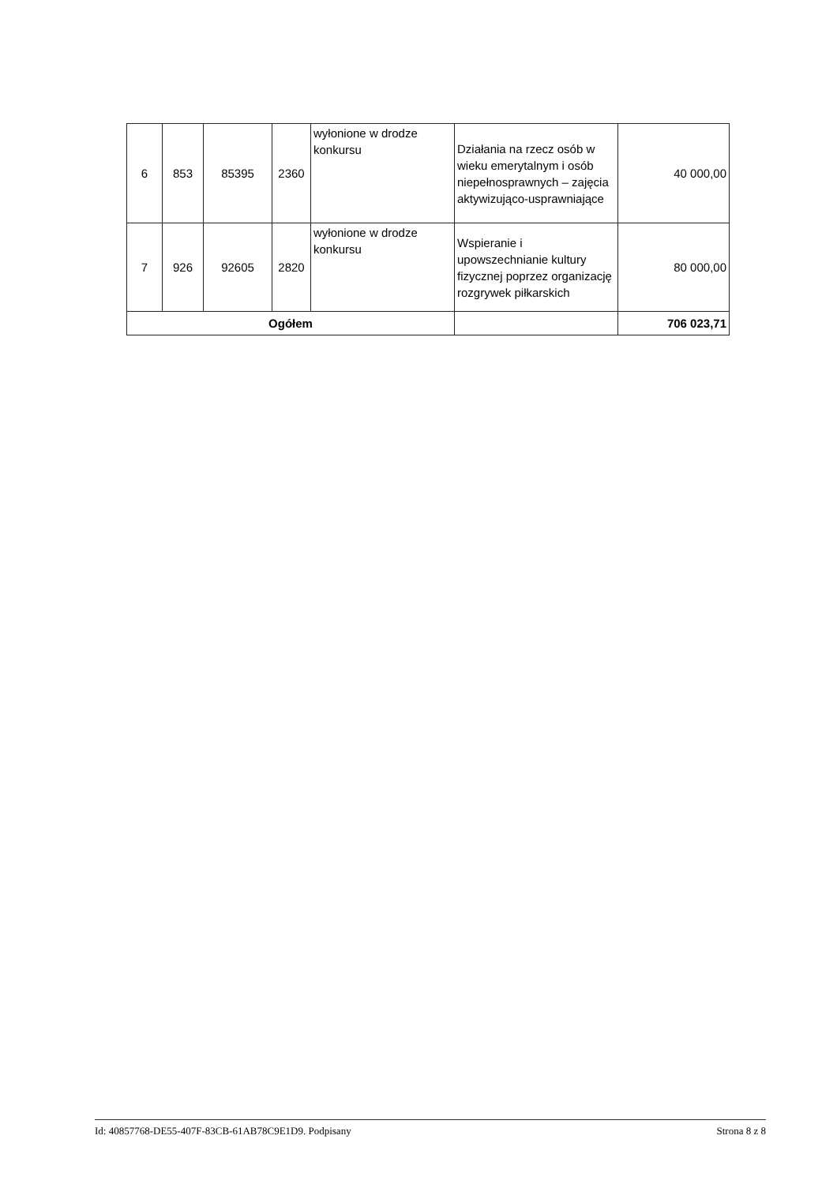| 6 | 853 | 85395 | 2360 | wyłonione w drodze konkursu | Działania na rzecz osób w wieku emerytalnym i osób niepełnosprawnych – zajęcia aktywizująco-usprawniające | 40 000,00 |
| 7 | 926 | 92605 | 2820 | wyłonione w drodze konkursu | Wspieranie i upowszechnianie kultury fizycznej poprzez organizację rozgrywek piłkarskich | 80 000,00 |
| Ogółem | | | | | | 706 023,71 |
Id: 40857768-DE55-407F-83CB-61AB78C9E1D9. Podpisany Strona 8 z 8